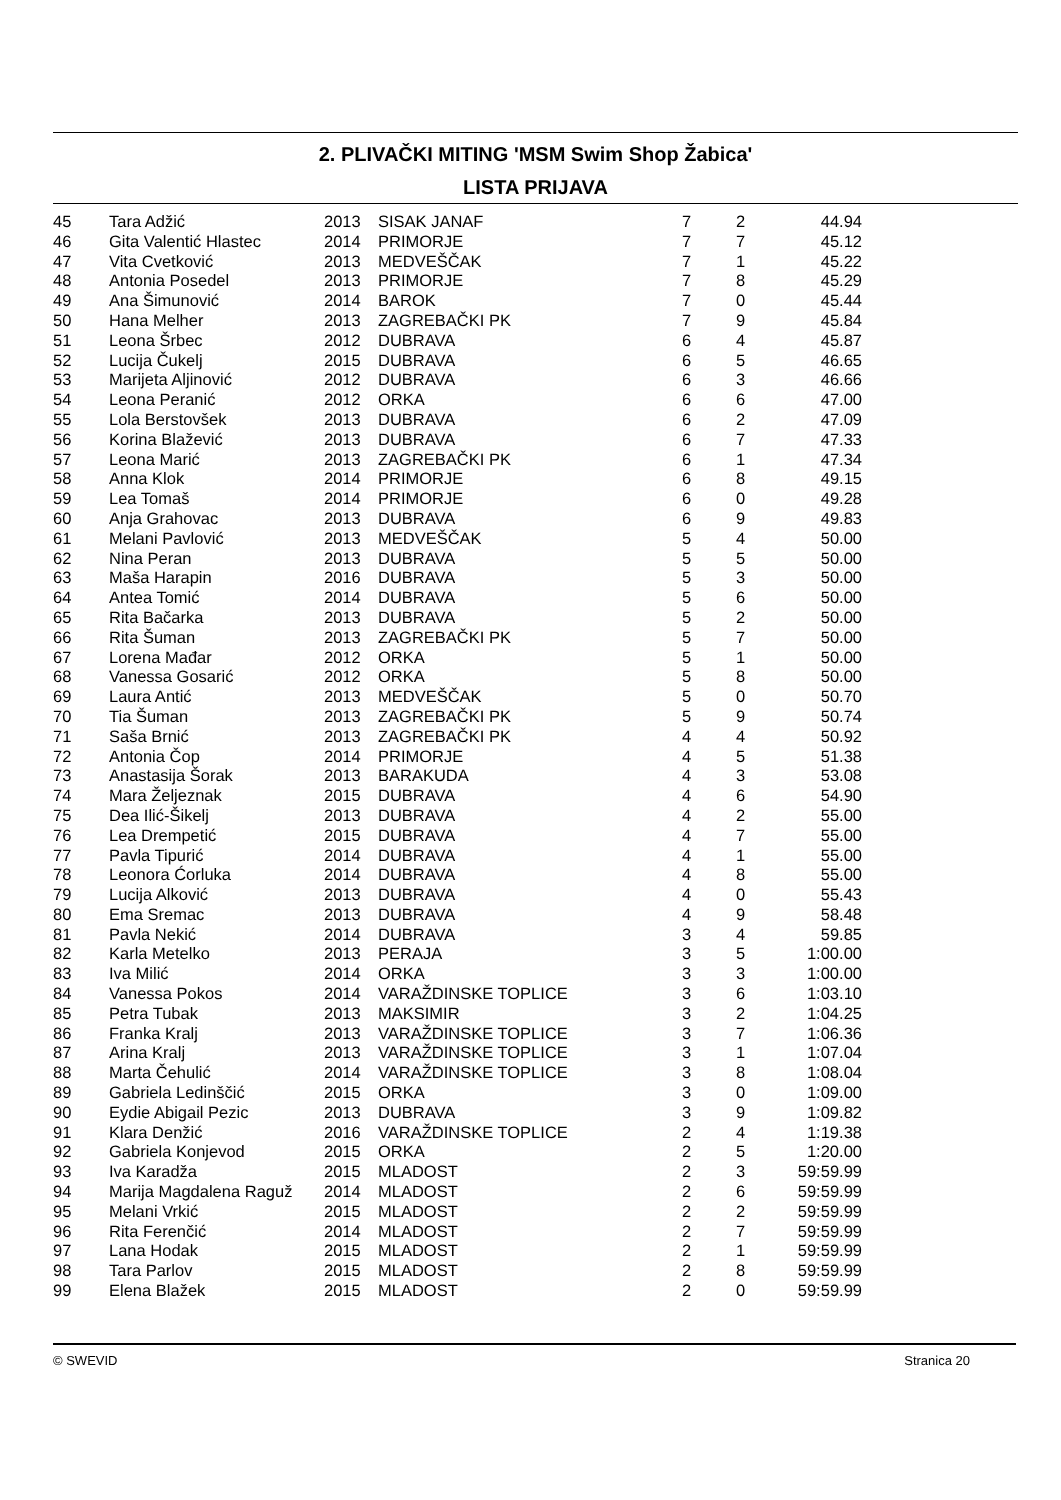2. PLIVAČKI MITING 'MSM Swim Shop Žabica'
LISTA PRIJAVA
| 45 | Tara Adžić | 2013 | SISAK JANAF | 7 | 2 | 44.94 |
| 46 | Gita Valentić Hlastec | 2014 | PRIMORJE | 7 | 7 | 45.12 |
| 47 | Vita Cvetković | 2013 | MEDVEŠČAK | 7 | 1 | 45.22 |
| 48 | Antonia Posedel | 2013 | PRIMORJE | 7 | 8 | 45.29 |
| 49 | Ana Šimunović | 2014 | BAROK | 7 | 0 | 45.44 |
| 50 | Hana Melher | 2013 | ZAGREBAČKI PK | 7 | 9 | 45.84 |
| 51 | Leona Šrbec | 2012 | DUBRAVA | 6 | 4 | 45.87 |
| 52 | Lucija Čukelj | 2015 | DUBRAVA | 6 | 5 | 46.65 |
| 53 | Marijeta Aljinović | 2012 | DUBRAVA | 6 | 3 | 46.66 |
| 54 | Leona Peranić | 2012 | ORKA | 6 | 6 | 47.00 |
| 55 | Lola Berstovšek | 2013 | DUBRAVA | 6 | 2 | 47.09 |
| 56 | Korina Blažević | 2013 | DUBRAVA | 6 | 7 | 47.33 |
| 57 | Leona Marić | 2013 | ZAGREBAČKI PK | 6 | 1 | 47.34 |
| 58 | Anna Klok | 2014 | PRIMORJE | 6 | 8 | 49.15 |
| 59 | Lea Tomaš | 2014 | PRIMORJE | 6 | 0 | 49.28 |
| 60 | Anja Grahovac | 2013 | DUBRAVA | 6 | 9 | 49.83 |
| 61 | Melani Pavlović | 2013 | MEDVEŠČAK | 5 | 4 | 50.00 |
| 62 | Nina Peran | 2013 | DUBRAVA | 5 | 5 | 50.00 |
| 63 | Maša Harapin | 2016 | DUBRAVA | 5 | 3 | 50.00 |
| 64 | Antea Tomić | 2014 | DUBRAVA | 5 | 6 | 50.00 |
| 65 | Rita Bačarka | 2013 | DUBRAVA | 5 | 2 | 50.00 |
| 66 | Rita Šuman | 2013 | ZAGREBAČKI PK | 5 | 7 | 50.00 |
| 67 | Lorena Mađar | 2012 | ORKA | 5 | 1 | 50.00 |
| 68 | Vanessa Gosarić | 2012 | ORKA | 5 | 8 | 50.00 |
| 69 | Laura Antić | 2013 | MEDVEŠČAK | 5 | 0 | 50.70 |
| 70 | Tia Šuman | 2013 | ZAGREBAČKI PK | 5 | 9 | 50.74 |
| 71 | Saša Brnić | 2013 | ZAGREBAČKI PK | 4 | 4 | 50.92 |
| 72 | Antonia Čop | 2014 | PRIMORJE | 4 | 5 | 51.38 |
| 73 | Anastasija Šorak | 2013 | BARAKUDA | 4 | 3 | 53.08 |
| 74 | Mara Željeznak | 2015 | DUBRAVA | 4 | 6 | 54.90 |
| 75 | Dea Ilić-Šikelj | 2013 | DUBRAVA | 4 | 2 | 55.00 |
| 76 | Lea Drempetić | 2015 | DUBRAVA | 4 | 7 | 55.00 |
| 77 | Pavla Tipurić | 2014 | DUBRAVA | 4 | 1 | 55.00 |
| 78 | Leonora Ćorluka | 2014 | DUBRAVA | 4 | 8 | 55.00 |
| 79 | Lucija Alković | 2013 | DUBRAVA | 4 | 0 | 55.43 |
| 80 | Ema Sremac | 2013 | DUBRAVA | 4 | 9 | 58.48 |
| 81 | Pavla Nekić | 2014 | DUBRAVA | 3 | 4 | 59.85 |
| 82 | Karla Metelko | 2013 | PERAJA | 3 | 5 | 1:00.00 |
| 83 | Iva Milić | 2014 | ORKA | 3 | 3 | 1:00.00 |
| 84 | Vanessa Pokos | 2014 | VARAŽDINSKE TOPLICE | 3 | 6 | 1:03.10 |
| 85 | Petra Tubak | 2013 | MAKSIMIR | 3 | 2 | 1:04.25 |
| 86 | Franka Kralj | 2013 | VARAŽDINSKE TOPLICE | 3 | 7 | 1:06.36 |
| 87 | Arina Kralj | 2013 | VARAŽDINSKE TOPLICE | 3 | 1 | 1:07.04 |
| 88 | Marta Čehulić | 2014 | VARAŽDINSKE TOPLICE | 3 | 8 | 1:08.04 |
| 89 | Gabriela Ledinščić | 2015 | ORKA | 3 | 0 | 1:09.00 |
| 90 | Eydie Abigail Pezic | 2013 | DUBRAVA | 3 | 9 | 1:09.82 |
| 91 | Klara Denžić | 2016 | VARAŽDINSKE TOPLICE | 2 | 4 | 1:19.38 |
| 92 | Gabriela Konjevod | 2015 | ORKA | 2 | 5 | 1:20.00 |
| 93 | Iva Karadža | 2015 | MLADOST | 2 | 3 | 59:59.99 |
| 94 | Marija Magdalena Raguž | 2014 | MLADOST | 2 | 6 | 59:59.99 |
| 95 | Melani Vrkić | 2015 | MLADOST | 2 | 2 | 59:59.99 |
| 96 | Rita Ferenčić | 2014 | MLADOST | 2 | 7 | 59:59.99 |
| 97 | Lana Hodak | 2015 | MLADOST | 2 | 1 | 59:59.99 |
| 98 | Tara Parlov | 2015 | MLADOST | 2 | 8 | 59:59.99 |
| 99 | Elena Blažek | 2015 | MLADOST | 2 | 0 | 59:59.99 |
© SWEVID Stranica 20